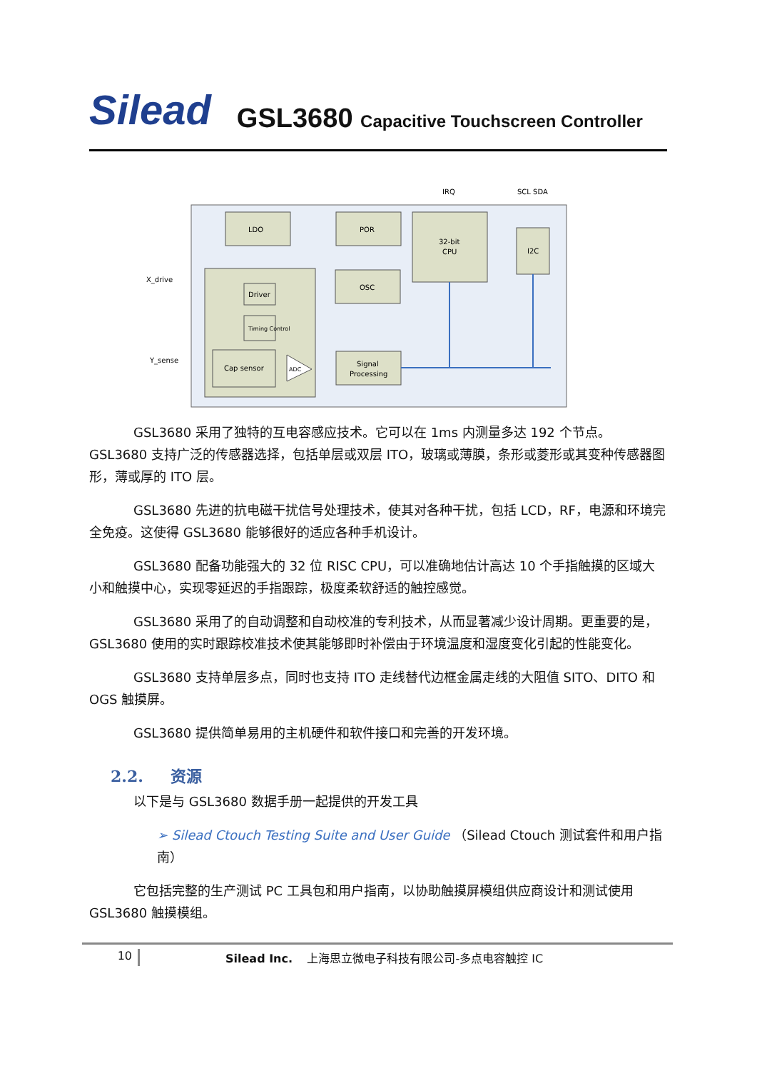Silead GSL3680 Capacitive Touchscreen Controller
LDO
POR
32-bit
CPU
I2C
Driver
Timing Control
Cap sensor
OSC
Signal
Processing
ADC
IRQ
SCL SDA
X_drive
Y_sense
GSL3680 采用了独特的互电容感应技术。它可以在 1ms 内测量多达 192 个节点。GSL3680 支持广泛的传感器选择，包括单层或双层 ITO，玻璃或薄膜，条形或菱形或其变种传感器图形，薄或厚的 ITO 层。
GSL3680 先进的抗电磁干扰信号处理技术，使其对各种干扰，包括 LCD，RF，电源和环境完全免疫。这使得 GSL3680 能够很好的适应各种手机设计。
GSL3680 配备功能强大的 32 位 RISC CPU，可以准确地估计高达 10 个手指触摸的区域大小和触摸中心，实现零延迟的手指跟踪，极度柔软舒适的触控感觉。
GSL3680 采用了的自动调整和自动校准的专利技术，从而显著减少设计周期。更重要的是， GSL3680 使用的实时跟踪校准技术使其能够即时补偿由于环境温度和湿度变化引起的性能变化。
GSL3680 支持单层多点，同时也支持 ITO 走线替代边框金属走线的大阻值 SITO、DITO 和 OGS 触摸屏。
GSL3680 提供简单易用的主机硬件和软件接口和完善的开发环境。
2.2. 资源
以下是与 GSL3680 数据手册一起提供的开发工具
➢ Silead Ctouch Testing Suite and User Guide （Silead Ctouch 测试套件和用户指南）
它包括完整的生产测试 PC 工具包和用户指南，以协助触摸屏模组供应商设计和测试使用 GSL3680 触摸模组。
10 Silead Inc. 上海思立微电子科技有限公司-多点电容触控 IC